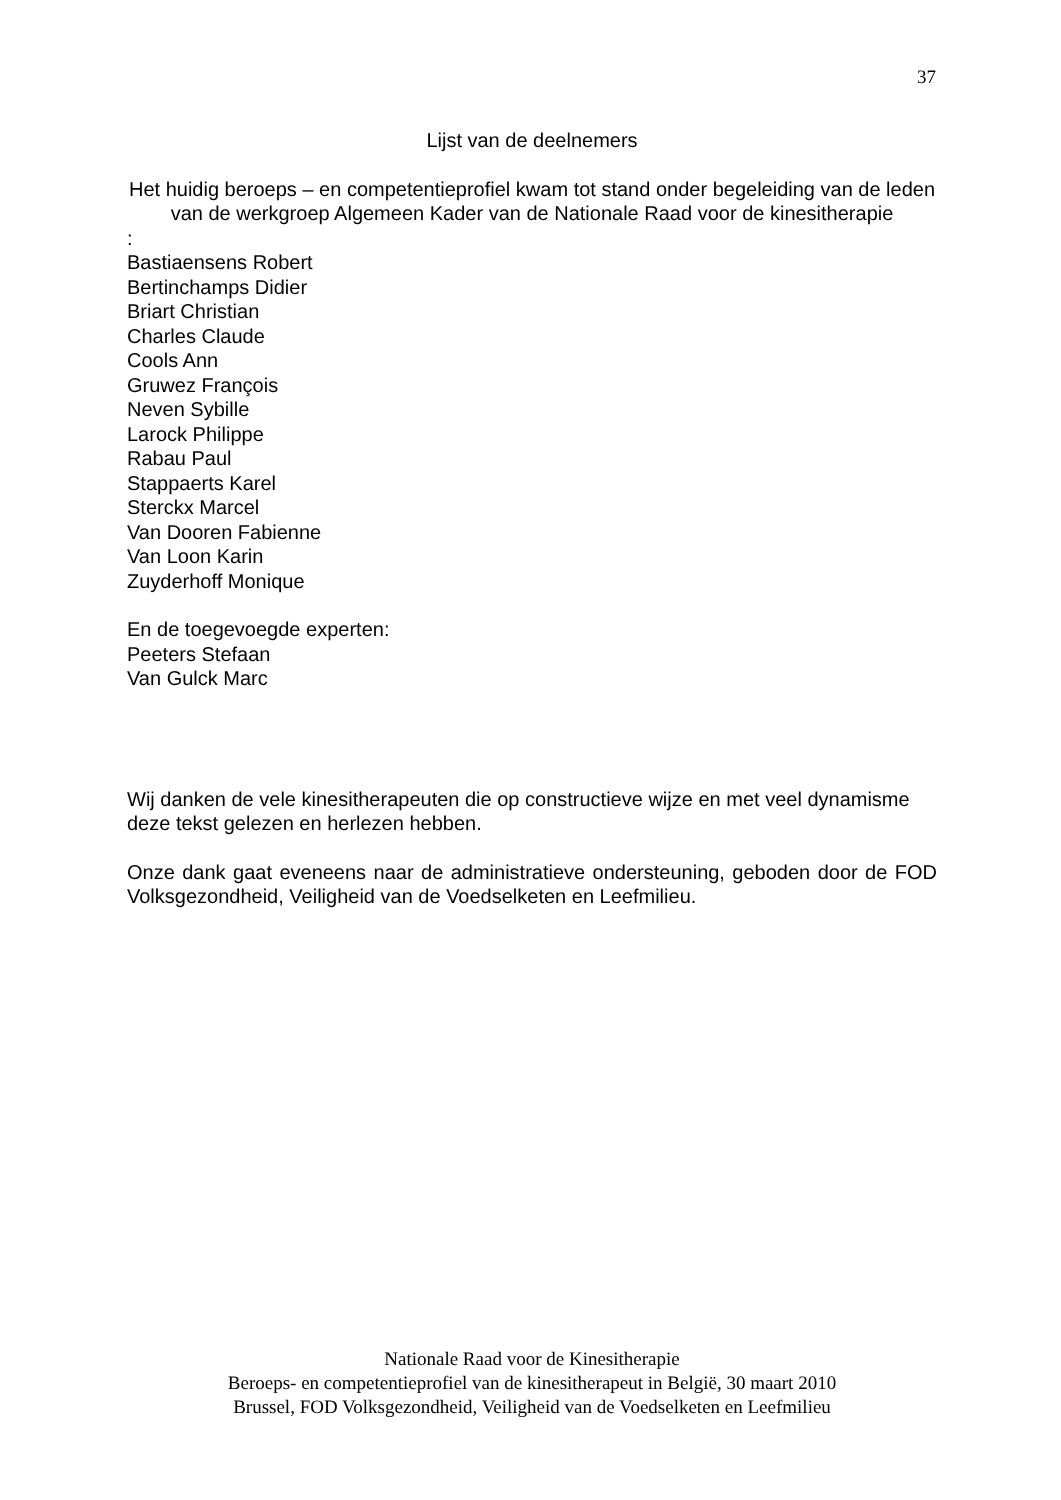37
Lijst van de deelnemers
Het huidig beroeps – en competentieprofiel kwam tot stand onder begeleiding van de leden van de werkgroep Algemeen Kader van de Nationale Raad voor de kinesitherapie
:
Bastiaensens Robert
Bertinchamps Didier
Briart Christian
Charles Claude
Cools Ann
Gruwez François
Neven Sybille
Larock Philippe
Rabau Paul
Stappaerts Karel
Sterckx Marcel
Van Dooren Fabienne
Van Loon Karin
Zuyderhoff Monique
En de toegevoegde experten:
Peeters Stefaan
Van Gulck Marc
Wij danken de vele kinesitherapeuten die op constructieve wijze en met veel dynamisme deze tekst gelezen en herlezen hebben.
Onze dank gaat eveneens naar de administratieve ondersteuning, geboden door de FOD Volksgezondheid, Veiligheid van de Voedselketen en Leefmilieu.
Nationale Raad voor de Kinesitherapie
Beroeps- en competentieprofiel van de kinesitherapeut in België, 30 maart 2010
Brussel, FOD Volksgezondheid, Veiligheid van de Voedselketen en Leefmilieu